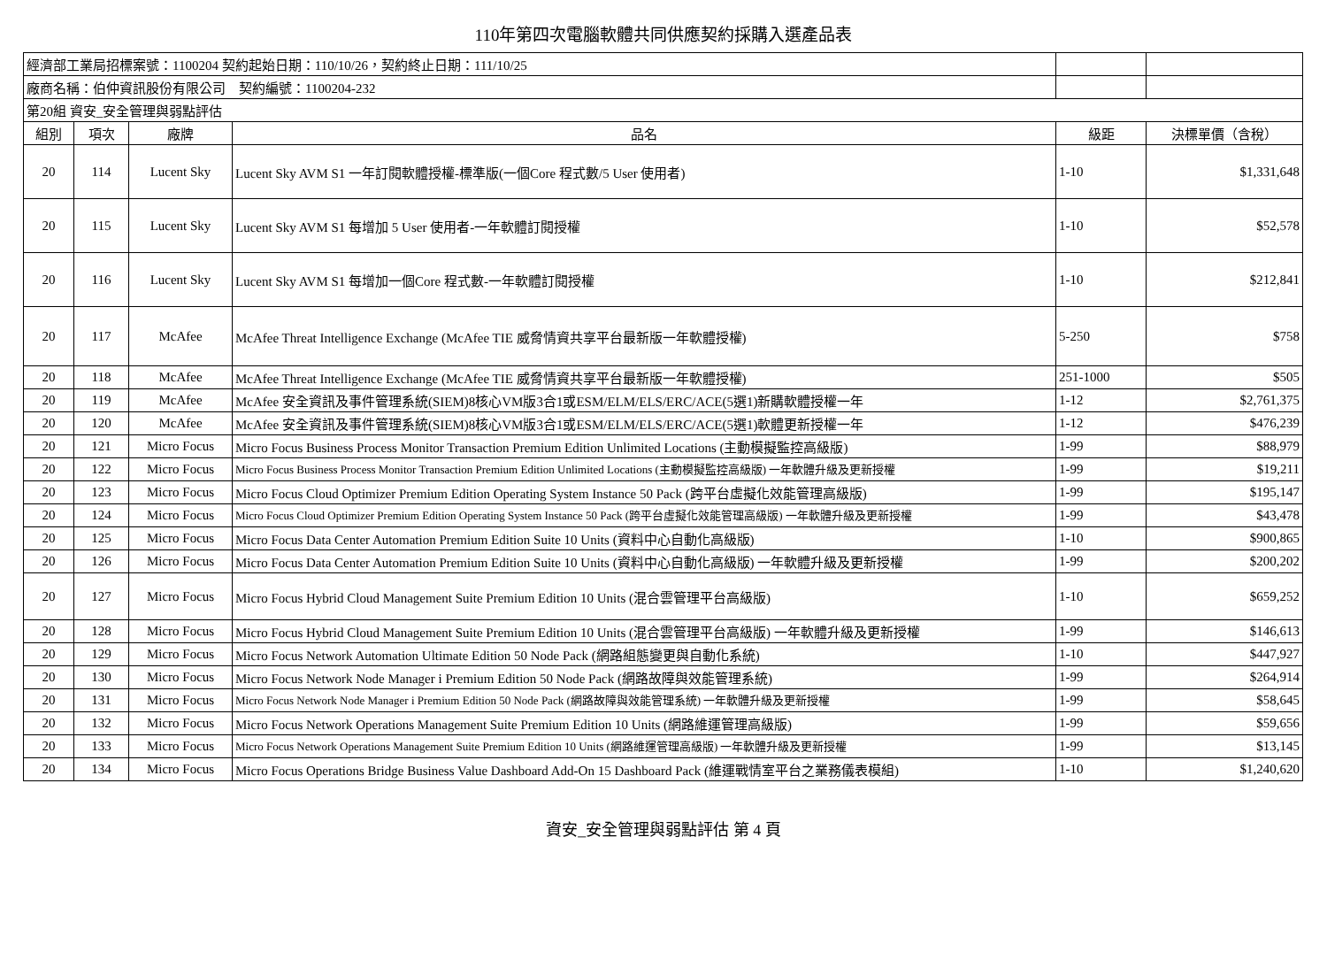110年第四次電腦軟體共同供應契約採購入選產品表
| 經濟部工業局招標案號：1100204 契約起始日期：110/10/26，契約終止日期：111/10/25 | | | | | |
| 廠商名稱：伯仲資訊股份有限公司 契約編號：1100204-232 | | | | | |
| 第20組 資安_安全管理與弱點評估 | | | | | |
| 組別 | 項次 | 廠牌 | 品名 | 級距 | 決標單價（含稅） |
| 20 | 114 | Lucent Sky | Lucent Sky AVM S1 一年訂閱軟體授權-標準版(一個Core 程式數/5 User 使用者) | 1-10 | $1,331,648 |
| 20 | 115 | Lucent Sky | Lucent Sky AVM S1 每增加 5 User 使用者-一年軟體訂閱授權 | 1-10 | $52,578 |
| 20 | 116 | Lucent Sky | Lucent Sky AVM S1 每增加一個Core 程式數-一年軟體訂閱授權 | 1-10 | $212,841 |
| 20 | 117 | McAfee | McAfee Threat Intelligence Exchange (McAfee TIE 威脅情資共享平台最新版一年軟體授權) | 5-250 | $758 |
| 20 | 118 | McAfee | McAfee Threat Intelligence Exchange (McAfee TIE 威脅情資共享平台最新版一年軟體授權) | 251-1000 | $505 |
| 20 | 119 | McAfee | McAfee 安全資訊及事件管理系統(SIEM)8核心VM版3合1或ESM/ELM/ELS/ERC/ACE(5選1)新購軟體授權一年 | 1-12 | $2,761,375 |
| 20 | 120 | McAfee | McAfee 安全資訊及事件管理系統(SIEM)8核心VM版3合1或ESM/ELM/ELS/ERC/ACE(5選1)軟體更新授權一年 | 1-12 | $476,239 |
| 20 | 121 | Micro Focus | Micro Focus Business Process Monitor Transaction Premium Edition Unlimited Locations (主動模擬監控高級版) | 1-99 | $88,979 |
| 20 | 122 | Micro Focus | Micro Focus Business Process Monitor Transaction Premium Edition Unlimited Locations (主動模擬監控高級版) 一年軟體升級及更新授權 | 1-99 | $19,211 |
| 20 | 123 | Micro Focus | Micro Focus Cloud Optimizer Premium Edition Operating System Instance 50 Pack (跨平台虛擬化效能管理高級版) | 1-99 | $195,147 |
| 20 | 124 | Micro Focus | Micro Focus Cloud Optimizer Premium Edition Operating System Instance 50 Pack (跨平台虛擬化效能管理高級版) 一年軟體升級及更新授權 | 1-99 | $43,478 |
| 20 | 125 | Micro Focus | Micro Focus Data Center Automation Premium Edition Suite 10 Units (資料中心自動化高級版) | 1-10 | $900,865 |
| 20 | 126 | Micro Focus | Micro Focus Data Center Automation Premium Edition Suite 10 Units (資料中心自動化高級版) 一年軟體升級及更新授權 | 1-99 | $200,202 |
| 20 | 127 | Micro Focus | Micro Focus Hybrid Cloud Management Suite Premium Edition 10 Units (混合雲管理平台高級版) | 1-10 | $659,252 |
| 20 | 128 | Micro Focus | Micro Focus Hybrid Cloud Management Suite Premium Edition 10 Units (混合雲管理平台高級版) 一年軟體升級及更新授權 | 1-99 | $146,613 |
| 20 | 129 | Micro Focus | Micro Focus Network Automation Ultimate Edition 50 Node Pack (網路組態變更與自動化系統) | 1-10 | $447,927 |
| 20 | 130 | Micro Focus | Micro Focus Network Node Manager i Premium Edition 50 Node Pack (網路故障與效能管理系統) | 1-99 | $264,914 |
| 20 | 131 | Micro Focus | Micro Focus Network Node Manager i Premium Edition 50 Node Pack (網路故障與效能管理系統) 一年軟體升級及更新授權 | 1-99 | $58,645 |
| 20 | 132 | Micro Focus | Micro Focus Network Operations Management Suite Premium Edition 10 Units (網路維運管理高級版) | 1-99 | $59,656 |
| 20 | 133 | Micro Focus | Micro Focus Network Operations Management Suite Premium Edition 10 Units (網路維運管理高級版) 一年軟體升級及更新授權 | 1-99 | $13,145 |
| 20 | 134 | Micro Focus | Micro Focus Operations Bridge Business Value Dashboard Add-On 15 Dashboard Pack (維運戰情室平台之業務儀表模組) | 1-10 | $1,240,620 |
資安_安全管理與弱點評估 第 4 頁